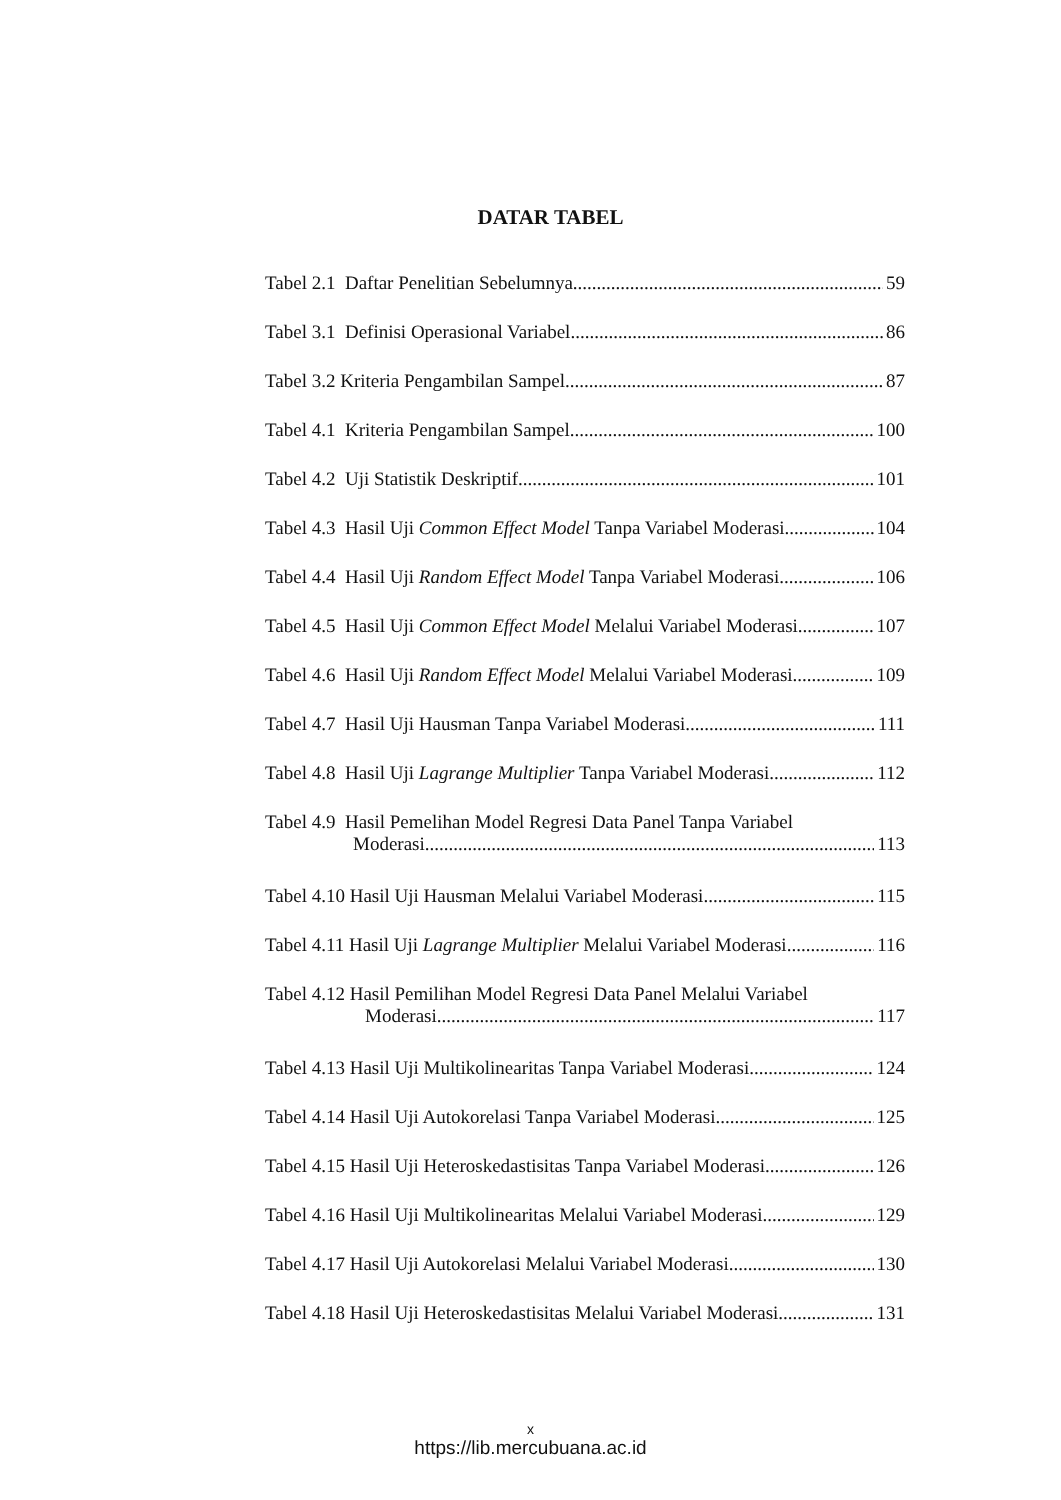DATAR TABEL
Tabel 2.1 Daftar Penelitian Sebelumnya 59
Tabel 3.1 Definisi Operasional Variabel 86
Tabel 3.2 Kriteria Pengambilan Sampel 87
Tabel 4.1 Kriteria Pengambilan Sampel 100
Tabel 4.2 Uji Statistik Deskriptif 101
Tabel 4.3 Hasil Uji Common Effect Model Tanpa Variabel Moderasi 104
Tabel 4.4 Hasil Uji Random Effect Model Tanpa Variabel Moderasi 106
Tabel 4.5 Hasil Uji Common Effect Model Melalui Variabel Moderasi 107
Tabel 4.6 Hasil Uji Random Effect Model Melalui Variabel Moderasi 109
Tabel 4.7 Hasil Uji Hausman Tanpa Variabel Moderasi 111
Tabel 4.8 Hasil Uji Lagrange Multiplier Tanpa Variabel Moderasi 112
Tabel 4.9 Hasil Pemelihan Model Regresi Data Panel Tanpa Variabel
Moderasi 113
Tabel 4.10 Hasil Uji Hausman Melalui Variabel Moderasi 115
Tabel 4.11 Hasil Uji Lagrange Multiplier Melalui Variabel Moderasi 116
Tabel 4.12 Hasil Pemilihan Model Regresi Data Panel Melalui Variabel
Moderasi 117
Tabel 4.13 Hasil Uji Multikolinearitas Tanpa Variabel Moderasi 124
Tabel 4.14 Hasil Uji Autokorelasi Tanpa Variabel Moderasi 125
Tabel 4.15 Hasil Uji Heteroskedastisitas Tanpa Variabel Moderasi 126
Tabel 4.16 Hasil Uji Multikolinearitas Melalui Variabel Moderasi 129
Tabel 4.17 Hasil Uji Autokorelasi Melalui Variabel Moderasi 130
Tabel 4.18 Hasil Uji Heteroskedastisitas Melalui Variabel Moderasi 131
x
https://lib.mercubuana.ac.id